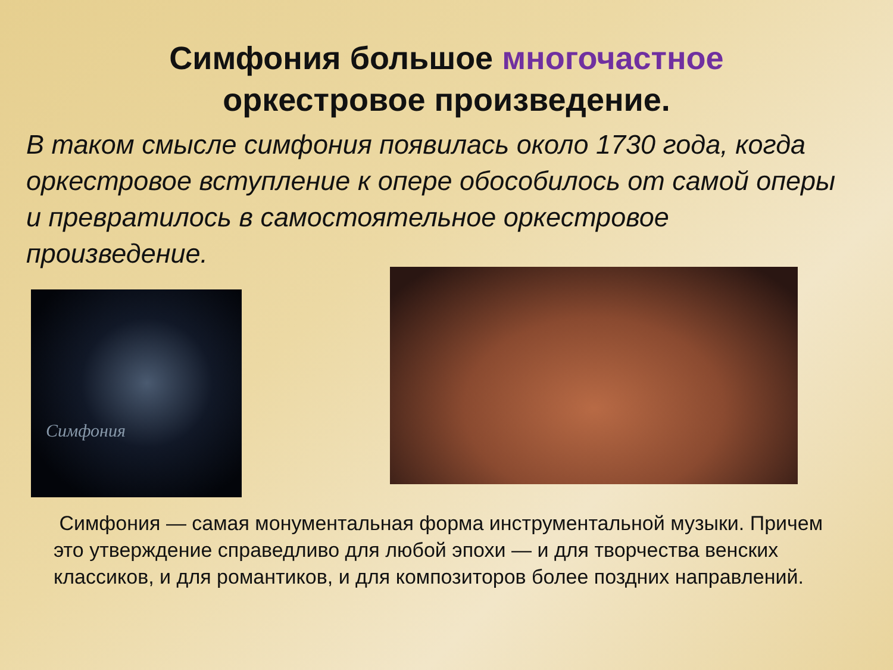Симфония большое многочастное
оркестровое произведение.
В таком смысле симфония появилась около 1730 года, когда оркестровое вступление к опере обособилось от самой оперы и превратилось в самостоятельное оркестровое произведение.
Симфония
Симфония — самая монументальная форма инструментальной музыки. Причем это утверждение справедливо для любой эпохи — и для творчества венских классиков, и для романтиков, и для композиторов более поздних направлений.